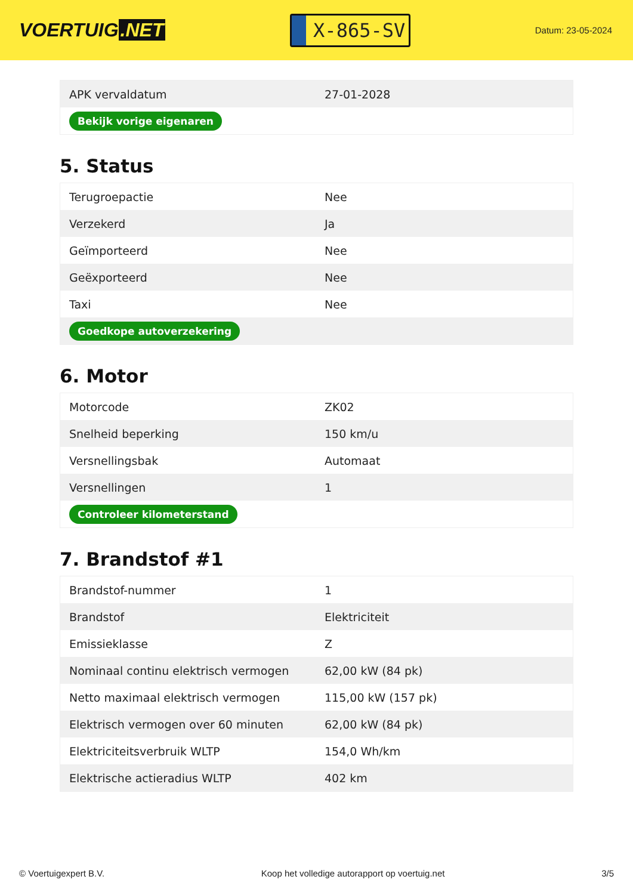VOERTUIG.NET
X-865-SV
Datum: 23-05-2024
| APK vervaldatum | 27-01-2028 |
| Bekijk vorige eigenaren | |
5. Status
| Terugroepactie | Nee |
| Verzekerd | Ja |
| Geïmporteerd | Nee |
| Geëxporteerd | Nee |
| Taxi | Nee |
| Goedkope autoverzekering | |
6. Motor
| Motorcode | ZK02 |
| Snelheid beperking | 150 km/u |
| Versnellingsbak | Automaat |
| Versnellingen | 1 |
| Controleer kilometerstand | |
7. Brandstof #1
| Brandstof-nummer | 1 |
| Brandstof | Elektriciteit |
| Emissieklasse | Z |
| Nominaal continu elektrisch vermogen | 62,00 kW (84 pk) |
| Netto maximaal elektrisch vermogen | 115,00 kW (157 pk) |
| Elektrisch vermogen over 60 minuten | 62,00 kW (84 pk) |
| Elektriciteitsverbruik WLTP | 154,0 Wh/km |
| Elektrische actieradius WLTP | 402 km |
© Voertuigexpert B.V. Koop het volledige autorapport op voertuig.net 3/5